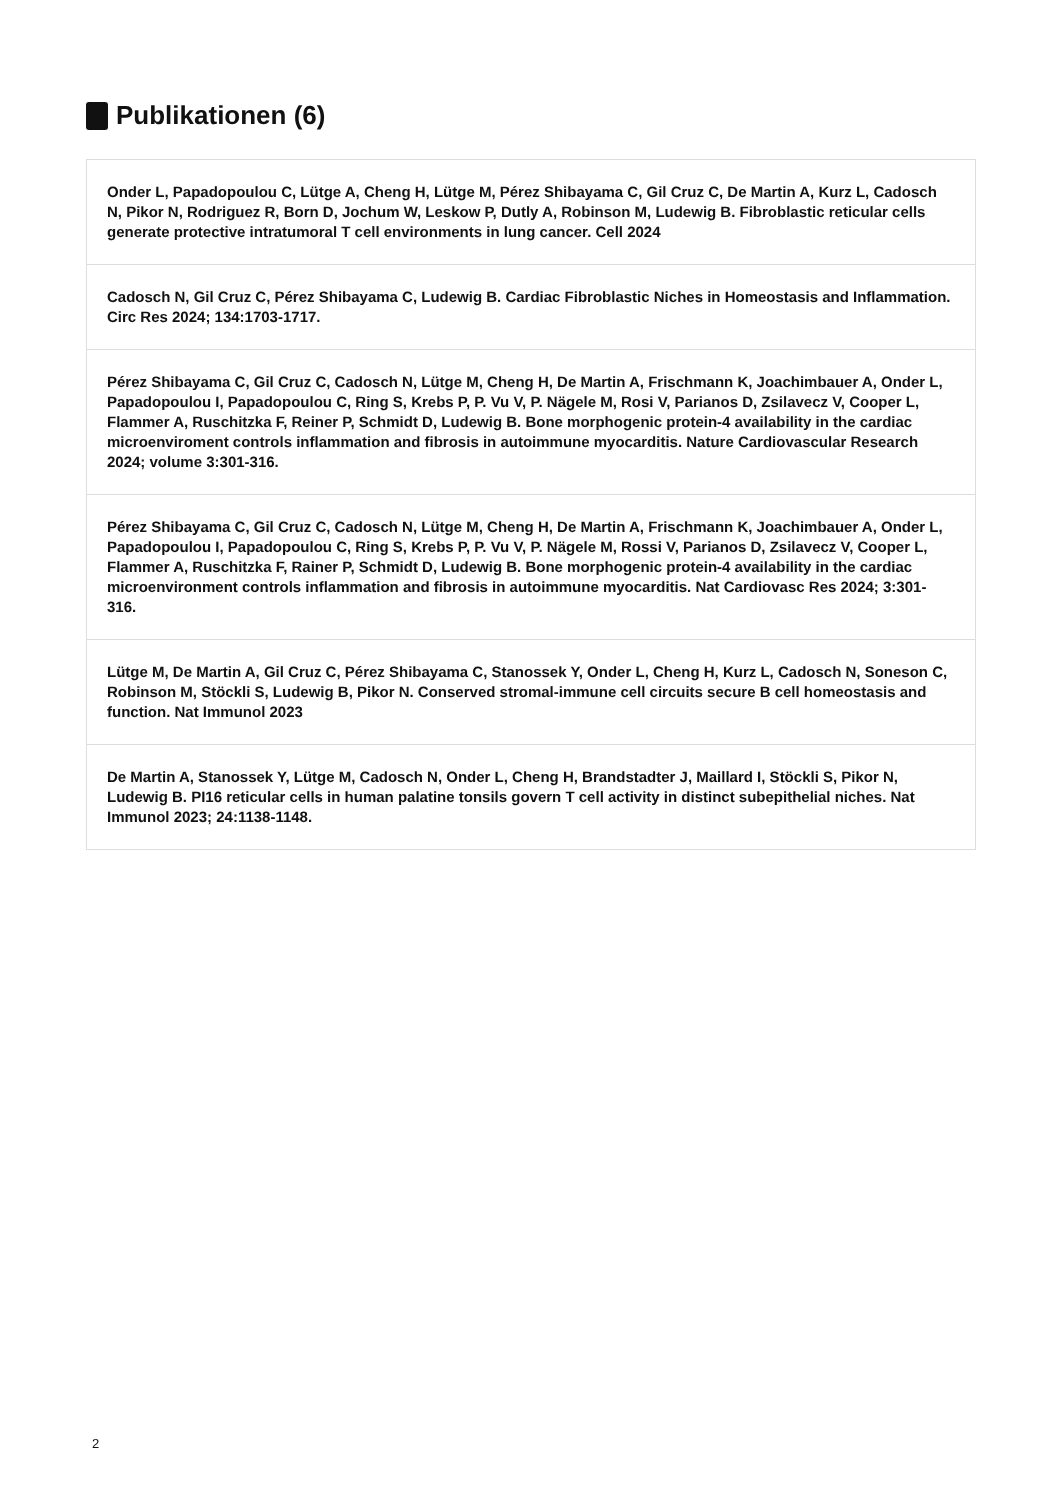Publikationen (6)
Onder L, Papadopoulou C, Lütge A, Cheng H, Lütge M, Pérez Shibayama C, Gil Cruz C, De Martin A, Kurz L, Cadosch N, Pikor N, Rodriguez R, Born D, Jochum W, Leskow P, Dutly A, Robinson M, Ludewig B. Fibroblastic reticular cells generate protective intratumoral T cell environments in lung cancer. Cell 2024
Cadosch N, Gil Cruz C, Pérez Shibayama C, Ludewig B. Cardiac Fibroblastic Niches in Homeostasis and Inflammation. Circ Res 2024; 134:1703-1717.
Pérez Shibayama C, Gil Cruz C, Cadosch N, Lütge M, Cheng H, De Martin A, Frischmann K, Joachimbauer A, Onder L, Papadopoulou I, Papadopoulou C, Ring S, Krebs P, P. Vu V, P. Nägele M, Rosi V, Parianos D, Zsilavecz V, Cooper L, Flammer A, Ruschitzka F, Reiner P, Schmidt D, Ludewig B. Bone morphogenic protein-4 availability in the cardiac microenviroment controls inflammation and fibrosis in autoimmune myocarditis. Nature Cardiovascular Research 2024; volume 3:301-316.
Pérez Shibayama C, Gil Cruz C, Cadosch N, Lütge M, Cheng H, De Martin A, Frischmann K, Joachimbauer A, Onder L, Papadopoulou I, Papadopoulou C, Ring S, Krebs P, P. Vu V, P. Nägele M, Rossi V, Parianos D, Zsilavecz V, Cooper L, Flammer A, Ruschitzka F, Rainer P, Schmidt D, Ludewig B. Bone morphogenic protein-4 availability in the cardiac microenvironment controls inflammation and fibrosis in autoimmune myocarditis. Nat Cardiovasc Res 2024; 3:301-316.
Lütge M, De Martin A, Gil Cruz C, Pérez Shibayama C, Stanossek Y, Onder L, Cheng H, Kurz L, Cadosch N, Soneson C, Robinson M, Stöckli S, Ludewig B, Pikor N. Conserved stromal-immune cell circuits secure B cell homeostasis and function. Nat Immunol 2023
De Martin A, Stanossek Y, Lütge M, Cadosch N, Onder L, Cheng H, Brandstadter J, Maillard I, Stöckli S, Pikor N, Ludewig B. PI16 reticular cells in human palatine tonsils govern T cell activity in distinct subepithelial niches. Nat Immunol 2023; 24:1138-1148.
2